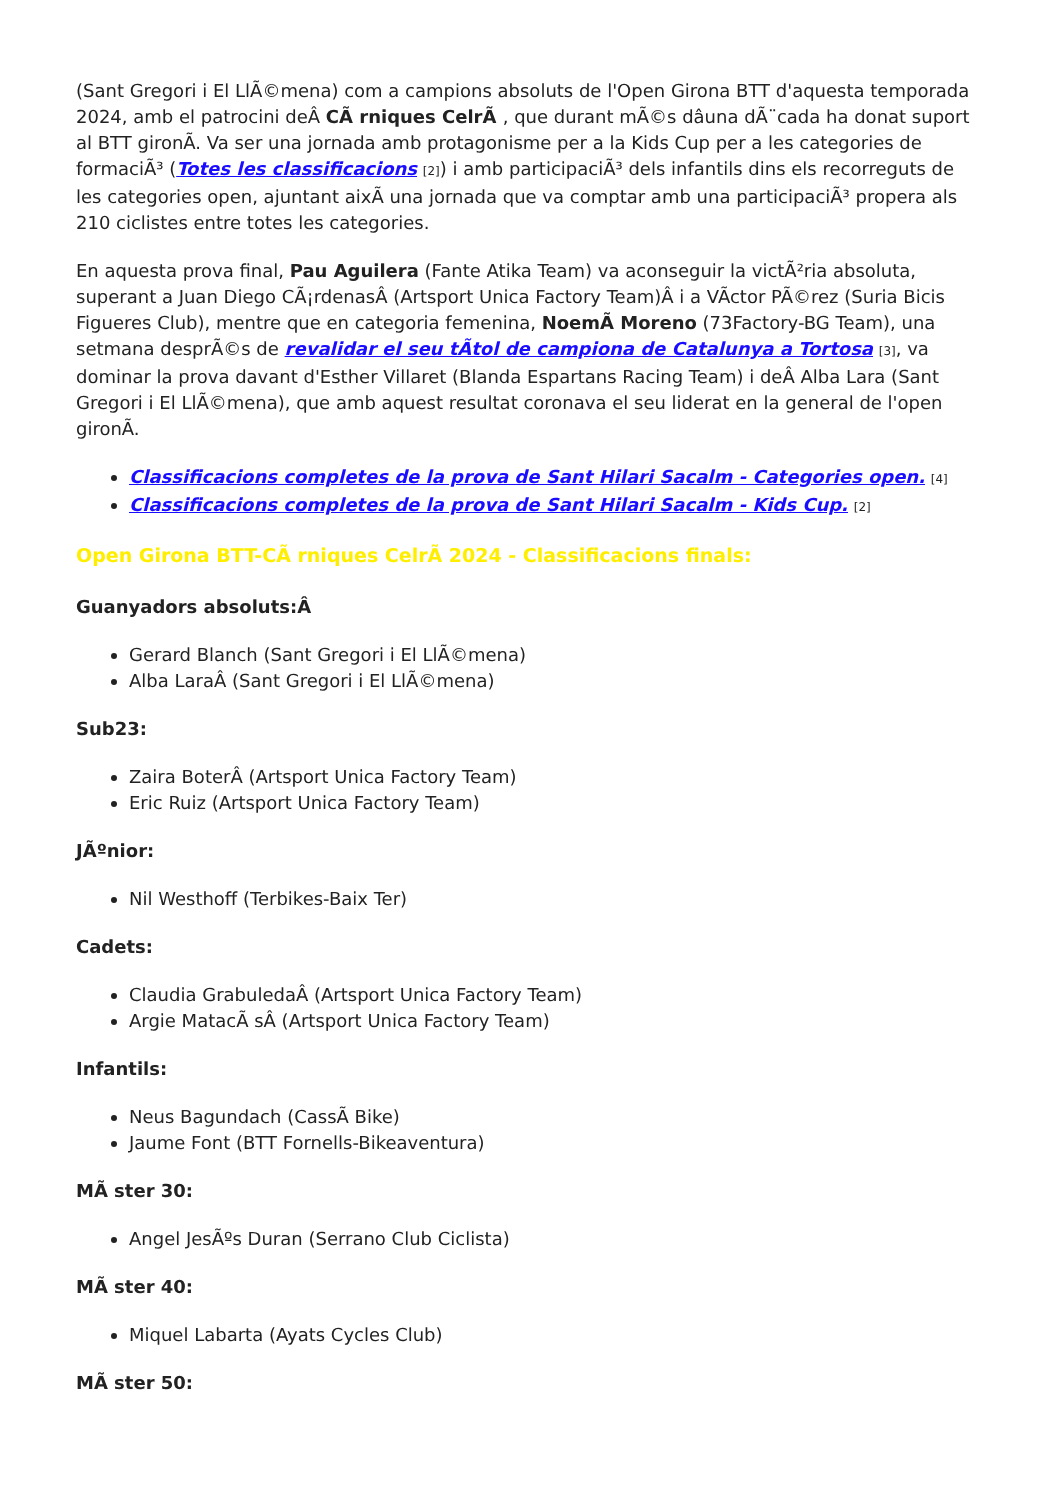(Sant Gregori i El LlÃ©mena) com a campions absoluts de l'Open Girona BTT d'aquesta temporada 2024, amb el patrocini deÂ CÃ rniques CelrÃ , que durant mÃ©s dâuna dÃ¨cada ha donat suport al BTT gironÃ. Va ser una jornada amb protagonisme per a la Kids Cup per a les categories de formaciÃ³ (Totes les classificacions [2]) i amb participaciÃ³ dels infantils dins els recorreguts de les categories open, ajuntant aixÃ una jornada que va comptar amb una participaciÃ³ propera als 210 ciclistes entre totes les categories.
En aquesta prova final, Pau Aguilera (Fante Atika Team) va aconseguir la victÃ²ria absoluta, superant a Juan Diego CÃ¡rdenasÂ (Artsport Unica Factory Team)Â i a VÃctor PÃ©rez (Suria Bicis Figueres Club), mentre que en categoria femenina, NoemÃ Moreno (73Factory-BG Team), una setmana desprÃ©s de revalidar el seu tÃtol de campiona de Catalunya a Tortosa [3], va dominar la prova davant d'Esther Villaret (Blanda Espartans Racing Team) i deÂ Alba Lara (Sant Gregori i El LlÃ©mena), que amb aquest resultat coronava el seu liderat en la general de l'open gironÃ.
Classificacions completes de la prova de Sant Hilari Sacalm - Categories open. [4]
Classificacions completes de la prova de Sant Hilari Sacalm - Kids Cup. [2]
Open Girona BTT-CÃ rniques CelrÃ 2024 - Classificacions finals:
Guanyadors absoluts:Â
Gerard Blanch (Sant Gregori i El LlÃ©mena)
Alba LaraÂ (Sant Gregori i El LlÃ©mena)
Sub23:
Zaira BoterÂ (Artsport Unica Factory Team)
Eric Ruiz (Artsport Unica Factory Team)
JÃºnior:
Nil Westhoff (Terbikes-Baix Ter)
Cadets:
Claudia GrabuledaÂ (Artsport Unica Factory Team)
Argie MatacÃ sÂ (Artsport Unica Factory Team)
Infantils:
Neus Bagundach (CassÃ Bike)
Jaume Font (BTT Fornells-Bikeaventura)
MÃ ster 30:
Angel JesÃºs Duran (Serrano Club Ciclista)
MÃ ster 40:
Miquel Labarta (Ayats Cycles Club)
MÃ ster 50: